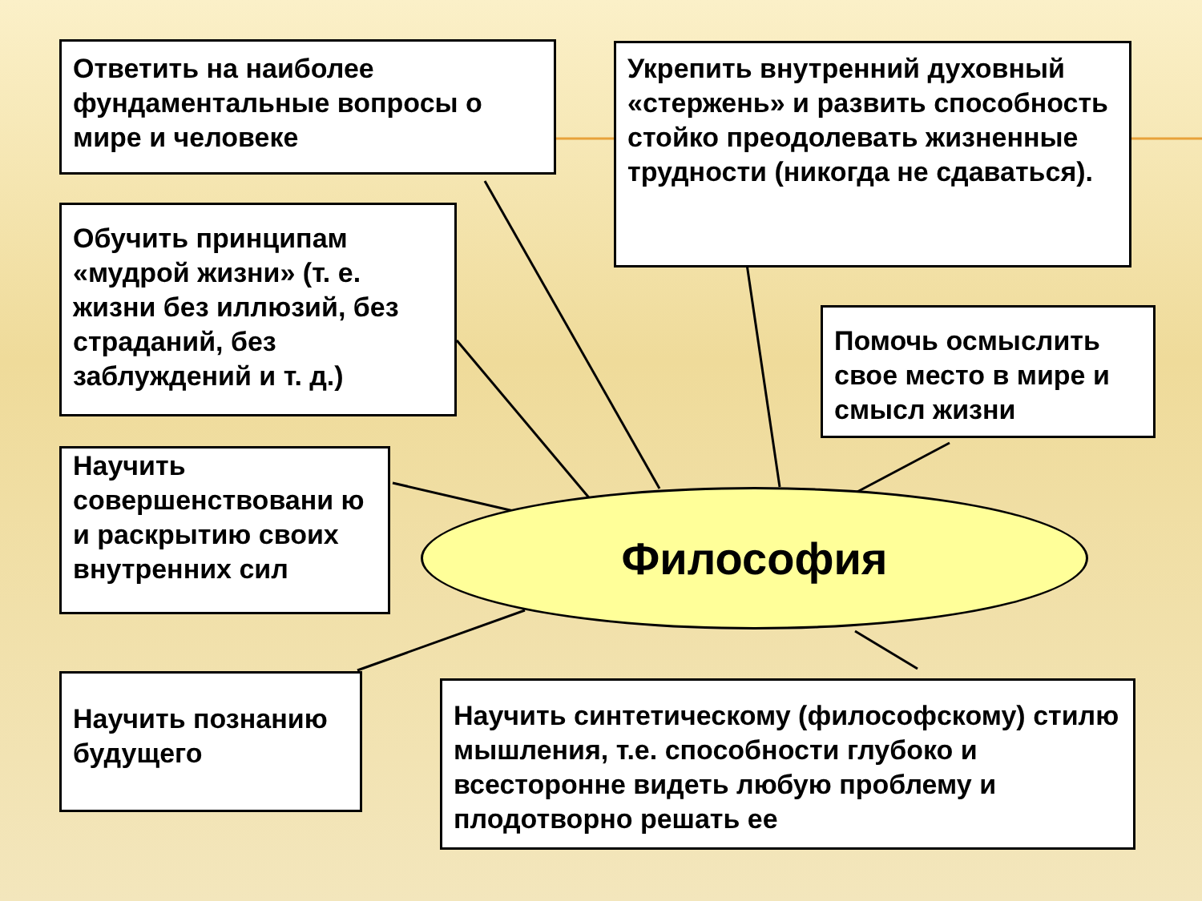Ответить на наиболее фундаментальные вопросы о мире и человеке
Укрепить внутренний духовный «стержень» и развить способность стойко преодолевать жизненные трудности (никогда не сдаваться).
Обучить принципам «мудрой жизни» (т. е. жизни без иллюзий, без страданий, без заблуждений и т. д.)
Помочь осмыслить свое место в мире и смысл жизни
Научить совершенствовани ю и раскрытию своих внутренних сил
Философия
Научить познанию будущего
Научить синтетическому (философскому) стилю мышления, т.е. способности глубоко и всесторонне видеть любую проблему и плодотворно решать ее